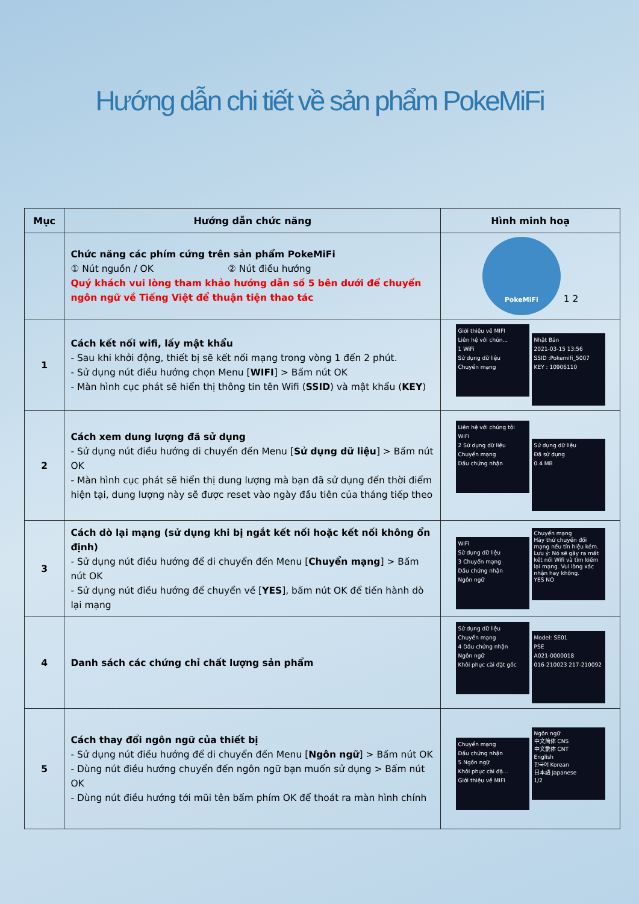Hướng dẫn chi tiết về sản phẩm PokeMiFi
| Mục | Hướng dẫn chức năng | Hình minh hoạ |
| --- | --- | --- |
| | Chức năng các phím cứng trên sản phẩm PokeMiFi ① Nút nguồn / OK ② Nút điều hướng Quý khách vui lòng tham khảo hướng dẫn số 5 bên dưới để chuyển ngôn ngữ về Tiếng Việt để thuận tiện thao tác | PokeMiFi 1 2 |
| 1 | Cách kết nối wifi, lấy mật khẩu - Sau khi khởi động, thiết bị sẽ kết nối mạng trong vòng 1 đến 2 phút. - Sử dụng nút điều hướng chọn Menu [ WIFI ] > Bấm nút OK - Màn hình cục phát sẽ hiển thị thông tin tên Wifi ( SSID ) và mật khẩu ( KEY ) | Giới thiệu về MIFI Liên hệ với chún... 1 WiFi Sử dụng dữ liệu Chuyển mạng Nhật Bản 2021-03-15 13:56 SSID :Pokemifi_5007 KEY : 10906110 |
| 2 | Cách xem dung lượng đã sử dụng - Sử dụng nút điều hướng di chuyển đến Menu [ Sử dụng dữ liệu ] > Bấm nút OK - Màn hình cục phát sẽ hiển thị dung lượng mà bạn đã sử dụng đến thời điểm hiện tại, dung lượng này sẽ được reset vào ngày đầu tiên của tháng tiếp theo | Liên hệ với chúng tôi WiFi 2 Sử dụng dữ liệu Chuyển mạng Dấu chứng nhận Sử dụng dữ liệu Đã sử dụng 0.4 MB |
| 3 | Cách dò lại mạng (sử dụng khi bị ngắt kết nối hoặc kết nối không ổn định) - Sử dụng nút điều hướng để di chuyển đến Menu [ Chuyển mạng ] > Bấm nút OK - Sử dụng nút điều hướng để chuyển về [ YES ], bấm nút OK để tiến hành dò lại mạng | WiFi Sử dụng dữ liệu 3 Chuyển mạng Dấu chứng nhận Ngôn ngữ Chuyển mạng Hãy thử chuyển đổi mạng nếu tín hiệu kém. Lưu ý: Nó sẽ gây ra mất kết nối Wifi và tìm kiếm lại mạng. Vui lòng xác nhận hay không. YES NO |
| 4 | Danh sách các chứng chỉ chất lượng sản phẩm | Sử dụng dữ liệu Chuyển mạng 4 Dấu chứng nhận Ngôn ngữ Khôi phục cài đặt gốc Model: SE01 PSE A021-0000018 016-210023 217-210092 |
| 5 | Cách thay đổi ngôn ngữ của thiết bị - Sử dụng nút điều hướng để di chuyển đến Menu [ Ngôn ngữ ] > Bấm nút OK - Dùng nút điều hướng chuyển đến ngôn ngữ bạn muốn sử dụng > Bấm nút OK - Dùng nút điều hướng tới mũi tên bấm phím OK để thoát ra màn hình chính | Chuyển mạng Dấu chứng nhận 5 Ngôn ngữ Khôi phục cài đặ... Giới thiệu về MIFI Ngôn ngữ 中文简体 CNS 中文繁体 CNT English 한국어 Korean 日本語 Japanese 1/2 |